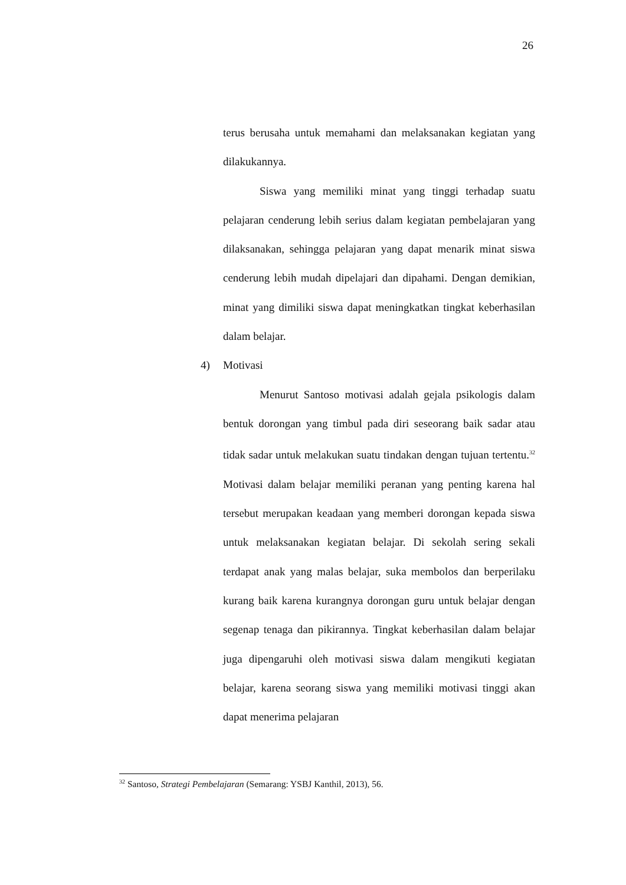26
terus berusaha untuk memahami dan melaksanakan kegiatan yang dilakukannya.
Siswa yang memiliki minat yang tinggi terhadap suatu pelajaran cenderung lebih serius dalam kegiatan pembelajaran yang dilaksanakan, sehingga pelajaran yang dapat menarik minat siswa cenderung lebih mudah dipelajari dan dipahami. Dengan demikian, minat yang dimiliki siswa dapat meningkatkan tingkat keberhasilan dalam belajar.
4) Motivasi
Menurut Santoso motivasi adalah gejala psikologis dalam bentuk dorongan yang timbul pada diri seseorang baik sadar atau tidak sadar untuk melakukan suatu tindakan dengan tujuan tertentu.<sup>32</sup> Motivasi dalam belajar memiliki peranan yang penting karena hal tersebut merupakan keadaan yang memberi dorongan kepada siswa untuk melaksanakan kegiatan belajar. Di sekolah sering sekali terdapat anak yang malas belajar, suka membolos dan berperilaku kurang baik karena kurangnya dorongan guru untuk belajar dengan segenap tenaga dan pikirannya. Tingkat keberhasilan dalam belajar juga dipengaruhi oleh motivasi siswa dalam mengikuti kegiatan belajar, karena seorang siswa yang memiliki motivasi tinggi akan dapat menerima pelajaran
<sup>32</sup> Santoso, Strategi Pembelajaran (Semarang: YSBJ Kanthil, 2013), 56.